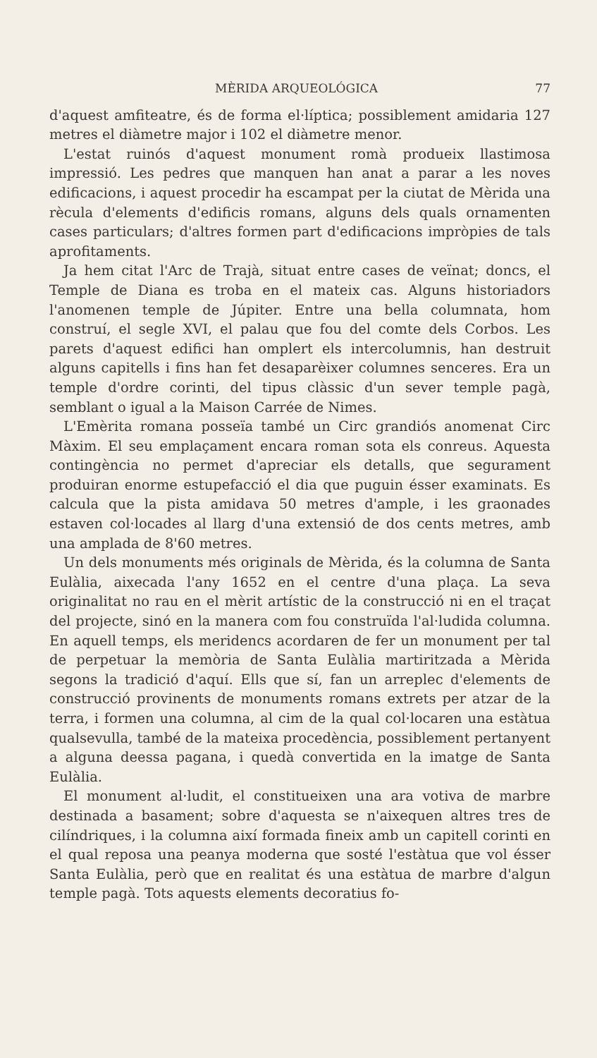MÈRIDA ARQUEOLÓGICA 77
d'aquest amfiteatre, és de forma el·líptica; possiblement amidaria 127 metres el diàmetre major i 102 el diàmetre menor.
L'estat ruinós d'aquest monument romà produeix llastimosa impressió. Les pedres que manquen han anat a parar a les noves edificacions, i aquest procedir ha escampat per la ciutat de Mèrida una rècula d'elements d'edificis romans, alguns dels quals ornamenten cases particulars; d'altres formen part d'edificacions impròpies de tals aprofitaments.
Ja hem citat l'Arc de Trajà, situat entre cases de veïnat; doncs, el Temple de Diana es troba en el mateix cas. Alguns historiadors l'anomenen temple de Júpiter. Entre una bella columnata, hom construí, el segle XVI, el palau que fou del comte dels Corbos. Les parets d'aquest edifici han omplert els intercolumnis, han destruit alguns capitells i fins han fet desaparèixer columnes senceres. Era un temple d'ordre corinti, del tipus clàssic d'un sever temple pagà, semblant o igual a la Maison Carrée de Nimes.
L'Emèrita romana posseïa també un Circ grandiós anomenat Circ Màxim. El seu emplaçament encara roman sota els conreus. Aquesta contingència no permet d'apreciar els detalls, que segurament produiran enorme estupefacció el dia que puguin ésser examinats. Es calcula que la pista amidava 50 metres d'ample, i les graonades estaven col·locades al llarg d'una extensió de dos cents metres, amb una amplada de 8'60 metres.
Un dels monuments més originals de Mèrida, és la columna de Santa Eulàlia, aixecada l'any 1652 en el centre d'una plaça. La seva originalitat no rau en el mèrit artístic de la construcció ni en el traçat del projecte, sinó en la manera com fou construïda l'al·ludida columna. En aquell temps, els meridencs acordaren de fer un monument per tal de perpetuar la memòria de Santa Eulàlia martiritzada a Mèrida segons la tradició d'aquí. Ells que sí, fan un arreplec d'elements de construcció provinents de monuments romans extrets per atzar de la terra, i formen una columna, al cim de la qual col·locaren una estàtua qualsevulla, també de la mateixa procedència, possiblement pertanyent a alguna deessa pagana, i quedà convertida en la imatge de Santa Eulàlia.
El monument al·ludit, el constitueixen una ara votiva de marbre destinada a basament; sobre d'aquesta se n'aixequen altres tres de cilíndriques, i la columna així formada fineix amb un capitell corinti en el qual reposa una peanya moderna que sosté l'estàtua que vol ésser Santa Eulàlia, però que en realitat és una estàtua de marbre d'algun temple pagà. Tots aquests elements decoratius fo-